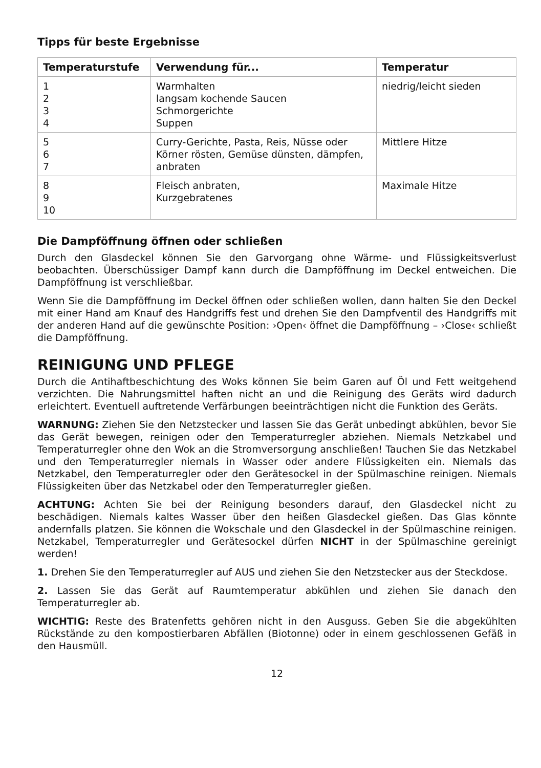Tipps für beste Ergebnisse
| Temperaturstufe | Verwendung für... | Temperatur |
| --- | --- | --- |
| 1 2 3 4 | Warmhalten langsam kochende Saucen Schmorgerichte Suppen | niedrig/leicht sieden |
| 5 6 7 | Curry-Gerichte, Pasta, Reis, Nüsse oder Körner rösten, Gemüse dünsten, dämpfen, anbraten | Mittlere Hitze |
| 8 9 10 | Fleisch anbraten, Kurzgebratenes | Maximale Hitze |
Die Dampföffnung öffnen oder schließen
Durch den Glasdeckel können Sie den Garvorgang ohne Wärme- und Flüssigkeitsverlust beobachten. Überschüssiger Dampf kann durch die Dampföffnung im Deckel entweichen. Die Dampföffnung ist verschließbar.
Wenn Sie die Dampföffnung im Deckel öffnen oder schließen wollen, dann halten Sie den Deckel mit einer Hand am Knauf des Handgriffs fest und drehen Sie den Dampfventil des Handgriffs mit der anderen Hand auf die gewünschte Position: ›Open‹ öffnet die Dampföffnung – ›Close‹ schließt die Dampföffnung.
REINIGUNG UND PFLEGE
Durch die Antihaftbeschichtung des Woks können Sie beim Garen auf Öl und Fett weitgehend verzichten. Die Nahrungsmittel haften nicht an und die Reinigung des Geräts wird dadurch erleichtert. Eventuell auftretende Verfärbungen beeinträchtigen nicht die Funktion des Geräts.
WARNUNG: Ziehen Sie den Netzstecker und lassen Sie das Gerät unbedingt abkühlen, bevor Sie das Gerät bewegen, reinigen oder den Temperaturregler abziehen. Niemals Netzkabel und Temperaturregler ohne den Wok an die Stromversorgung anschließen! Tauchen Sie das Netzkabel und den Temperaturregler niemals in Wasser oder andere Flüssigkeiten ein. Niemals das Netzkabel, den Temperaturregler oder den Gerätesockel in der Spülmaschine reinigen. Niemals Flüssigkeiten über das Netzkabel oder den Temperaturregler gießen.
ACHTUNG: Achten Sie bei der Reinigung besonders darauf, den Glasdeckel nicht zu beschädigen. Niemals kaltes Wasser über den heißen Glasdeckel gießen. Das Glas könnte andernfalls platzen. Sie können die Wokschale und den Glasdeckel in der Spülmaschine reinigen. Netzkabel, Temperaturregler und Gerätesockel dürfen NICHT in der Spülmaschine gereinigt werden!
1. Drehen Sie den Temperaturregler auf AUS und ziehen Sie den Netzstecker aus der Steckdose.
2. Lassen Sie das Gerät auf Raumtemperatur abkühlen und ziehen Sie danach den Temperaturregler ab.
WICHTIG: Reste des Bratenfetts gehören nicht in den Ausguss. Geben Sie die abgekühlten Rückstände zu den kompostierbaren Abfällen (Biotonne) oder in einem geschlossenen Gefäß in den Hausmüll.
12